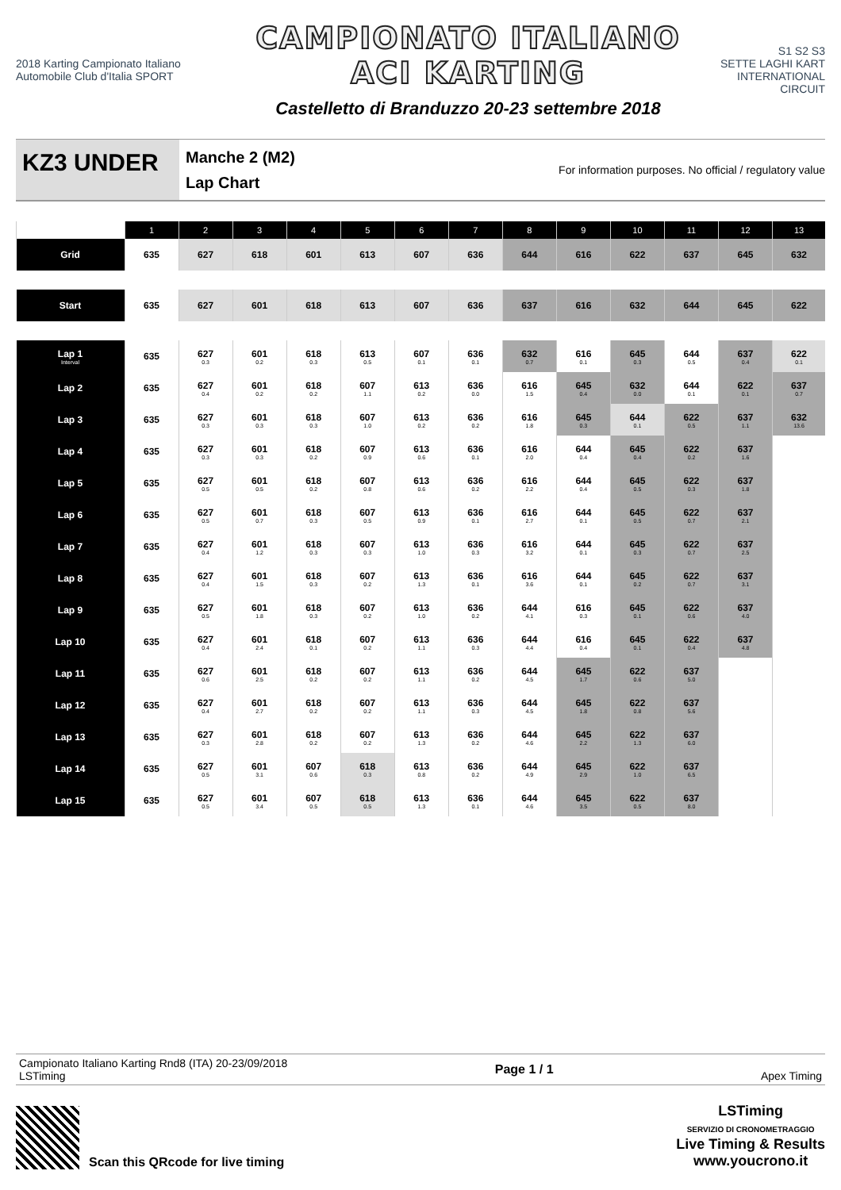2018 Karting Campionato Italiano
Automobile Club d'Italia SPORT
CAMPIONATO ITALIANO
ACI KARTING
Castelletto di Branduzzo 20-23 settembre 2018
S1 S2 S3
SETTE LAGHI KART
INTERNATIONAL CIRCUIT
KZ3 UNDER
Manche 2 (M2)
Lap Chart
For information purposes. No official / regulatory value
| | 1 | 2 | 3 | 4 | 5 | 6 | 7 | 8 | 9 | 10 | 11 | 12 | 13 |
| --- | --- | --- | --- | --- | --- | --- | --- | --- | --- | --- | --- | --- | --- |
| Grid | 635 | 627 | 618 | 601 | 613 | 607 | 636 | 644 | 616 | 622 | 637 | 645 | 632 |
| Start | 635 | 627 | 601 | 618 | 613 | 607 | 636 | 637 | 616 | 632 | 644 | 645 | 622 |
| Lap 1 Interval | 635 | 627 0.3 | 601 0.2 | 618 0.3 | 613 0.5 | 607 0.1 | 636 0.1 | 632 0.7 | 616 0.1 | 645 0.3 | 644 0.5 | 637 0.4 | 622 0.1 |
| Lap 2 | 635 | 627 0.4 | 601 0.2 | 618 0.2 | 607 1.1 | 613 0.2 | 636 0.0 | 616 1.5 | 645 0.4 | 632 0.0 | 644 0.1 | 622 0.1 | 637 0.7 |
| Lap 3 | 635 | 627 0.3 | 601 0.3 | 618 0.3 | 607 1.0 | 613 0.2 | 636 0.2 | 616 1.8 | 645 0.3 | 644 0.1 | 622 0.5 | 637 1.1 | 632 13.6 |
| Lap 4 | 635 | 627 0.3 | 601 0.3 | 618 0.2 | 607 0.9 | 613 0.6 | 636 0.1 | 616 2.0 | 644 0.4 | 645 0.4 | 622 0.2 | 637 1.6 | |
| Lap 5 | 635 | 627 0.5 | 601 0.5 | 618 0.2 | 607 0.8 | 613 0.6 | 636 0.2 | 616 2.2 | 644 0.4 | 645 0.5 | 622 0.3 | 637 1.8 | |
| Lap 6 | 635 | 627 0.5 | 601 0.7 | 618 0.3 | 607 0.5 | 613 0.9 | 636 0.1 | 616 2.7 | 644 0.1 | 645 0.5 | 622 0.7 | 637 2.1 | |
| Lap 7 | 635 | 627 0.4 | 601 1.2 | 618 0.3 | 607 0.3 | 613 1.0 | 636 0.3 | 616 3.2 | 644 0.1 | 645 0.3 | 622 0.7 | 637 2.5 | |
| Lap 8 | 635 | 627 0.4 | 601 1.5 | 618 0.3 | 607 0.2 | 613 1.3 | 636 0.1 | 616 3.6 | 644 0.1 | 645 0.2 | 622 0.7 | 637 3.1 | |
| Lap 9 | 635 | 627 0.5 | 601 1.8 | 618 0.3 | 607 0.2 | 613 1.0 | 636 0.2 | 644 4.1 | 616 0.3 | 645 0.1 | 622 0.6 | 637 4.0 | |
| Lap 10 | 635 | 627 0.4 | 601 2.4 | 618 0.1 | 607 0.2 | 613 1.1 | 636 0.3 | 644 4.4 | 616 0.4 | 645 0.1 | 622 0.4 | 637 4.8 | |
| Lap 11 | 635 | 627 0.6 | 601 2.5 | 618 0.2 | 607 0.2 | 613 1.1 | 636 0.2 | 644 4.5 | 645 1.7 | 622 0.6 | 637 5.0 | | |
| Lap 12 | 635 | 627 0.4 | 601 2.7 | 618 0.2 | 607 0.2 | 613 1.1 | 636 0.3 | 644 4.5 | 645 1.8 | 622 0.8 | 637 5.6 | | |
| Lap 13 | 635 | 627 0.3 | 601 2.8 | 618 0.2 | 607 0.2 | 613 1.3 | 636 0.2 | 644 4.6 | 645 2.2 | 622 1.3 | 637 6.0 | | |
| Lap 14 | 635 | 627 0.5 | 601 3.1 | 607 0.6 | 618 0.3 | 613 0.8 | 636 0.2 | 644 4.9 | 645 2.9 | 622 1.0 | 637 6.5 | | |
| Lap 15 | 635 | 627 0.5 | 601 3.4 | 607 0.5 | 618 0.5 | 613 1.3 | 636 0.1 | 644 4.6 | 645 3.5 | 622 0.5 | 637 8.0 | | |
Campionato Italiano Karting Rnd8 (ITA) 20-23/09/2018
LSTiming
Page 1 / 1 Apex Timing
Scan this QRcode for live timing
LSTiming
SERVIZIO DI CRONOMETRAGGIO
Live Timing & Results
www.youcrono.it